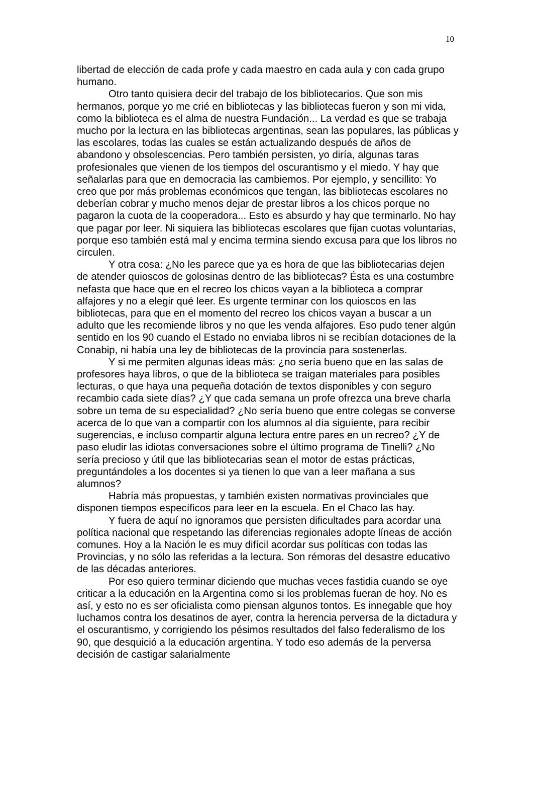10
libertad de elección de cada profe y cada maestro en cada aula y con cada grupo humano.
Otro tanto quisiera decir del trabajo de los bibliotecarios. Que son mis hermanos, porque yo me crié en bibliotecas y las bibliotecas fueron y son mi vida, como la biblioteca es el alma de nuestra Fundación... La verdad es que se trabaja mucho por la lectura en las bibliotecas argentinas, sean las populares, las públicas y las escolares, todas las cuales se están actualizando después de años de abandono y obsolescencias. Pero también persisten, yo diría, algunas taras profesionales que vienen de los tiempos del oscurantismo y el miedo. Y hay que señalarlas para que en democracia las cambiemos. Por ejemplo, y sencillito: Yo creo que por más problemas económicos que tengan, las bibliotecas escolares no deberían cobrar y mucho menos dejar de prestar libros a los chicos porque no pagaron la cuota de la cooperadora... Esto es absurdo y hay que terminarlo. No hay que pagar por leer. Ni siquiera las bibliotecas escolares que fijan cuotas voluntarias, porque eso también está mal y encima termina siendo excusa para que los libros no circulen.
Y otra cosa: ¿No les parece que ya es hora de que las bibliotecarias dejen de atender quioscos de golosinas dentro de las bibliotecas? Ésta es una costumbre nefasta que hace que en el recreo los chicos vayan a la biblioteca a comprar alfajores y no a elegir qué leer. Es urgente terminar con los quioscos en las bibliotecas, para que en el momento del recreo los chicos vayan a buscar a un adulto que les recomiende libros y no que les venda alfajores. Eso pudo tener algún sentido en los 90 cuando el Estado no enviaba libros ni se recibían dotaciones de la Conabip, ni había una ley de bibliotecas de la provincia para sostenerlas.
Y si me permiten algunas ideas más: ¿no sería bueno que en las salas de profesores haya libros, o que de la biblioteca se traigan materiales para posibles lecturas, o que haya una pequeña dotación de textos disponibles y con seguro recambio cada siete días? ¿Y que cada semana un profe ofrezca una breve charla sobre un tema de su especialidad? ¿No sería bueno que entre colegas se converse acerca de lo que van a compartir con los alumnos al día siguiente, para recibir sugerencias, e incluso compartir alguna lectura entre pares en un recreo? ¿Y de paso eludir las idiotas conversaciones sobre el último programa de Tinelli? ¿No sería precioso y útil que las bibliotecarias sean el motor de estas prácticas, preguntándoles a los docentes si ya tienen lo que van a leer mañana a sus alumnos?
Habría más propuestas, y también existen normativas provinciales que disponen tiempos específicos para leer en la escuela. En el Chaco las hay.
Y fuera de aquí no ignoramos que persisten dificultades para acordar una política nacional que respetando las diferencias regionales adopte líneas de acción comunes. Hoy a la Nación le es muy difícil acordar sus políticas con todas las Provincias, y no sólo las referidas a la lectura. Son rémoras del desastre educativo de las décadas anteriores.
Por eso quiero terminar diciendo que muchas veces fastidia cuando se oye criticar a la educación en la Argentina como si los problemas fueran de hoy. No es así, y esto no es ser oficialista como piensan algunos tontos. Es innegable que hoy luchamos contra los desatinos de ayer, contra la herencia perversa de la dictadura y el oscurantismo, y corrigiendo los pésimos resultados del falso federalismo de los 90, que desquició a la educación argentina. Y todo eso además de la perversa decisión de castigar salarialmente